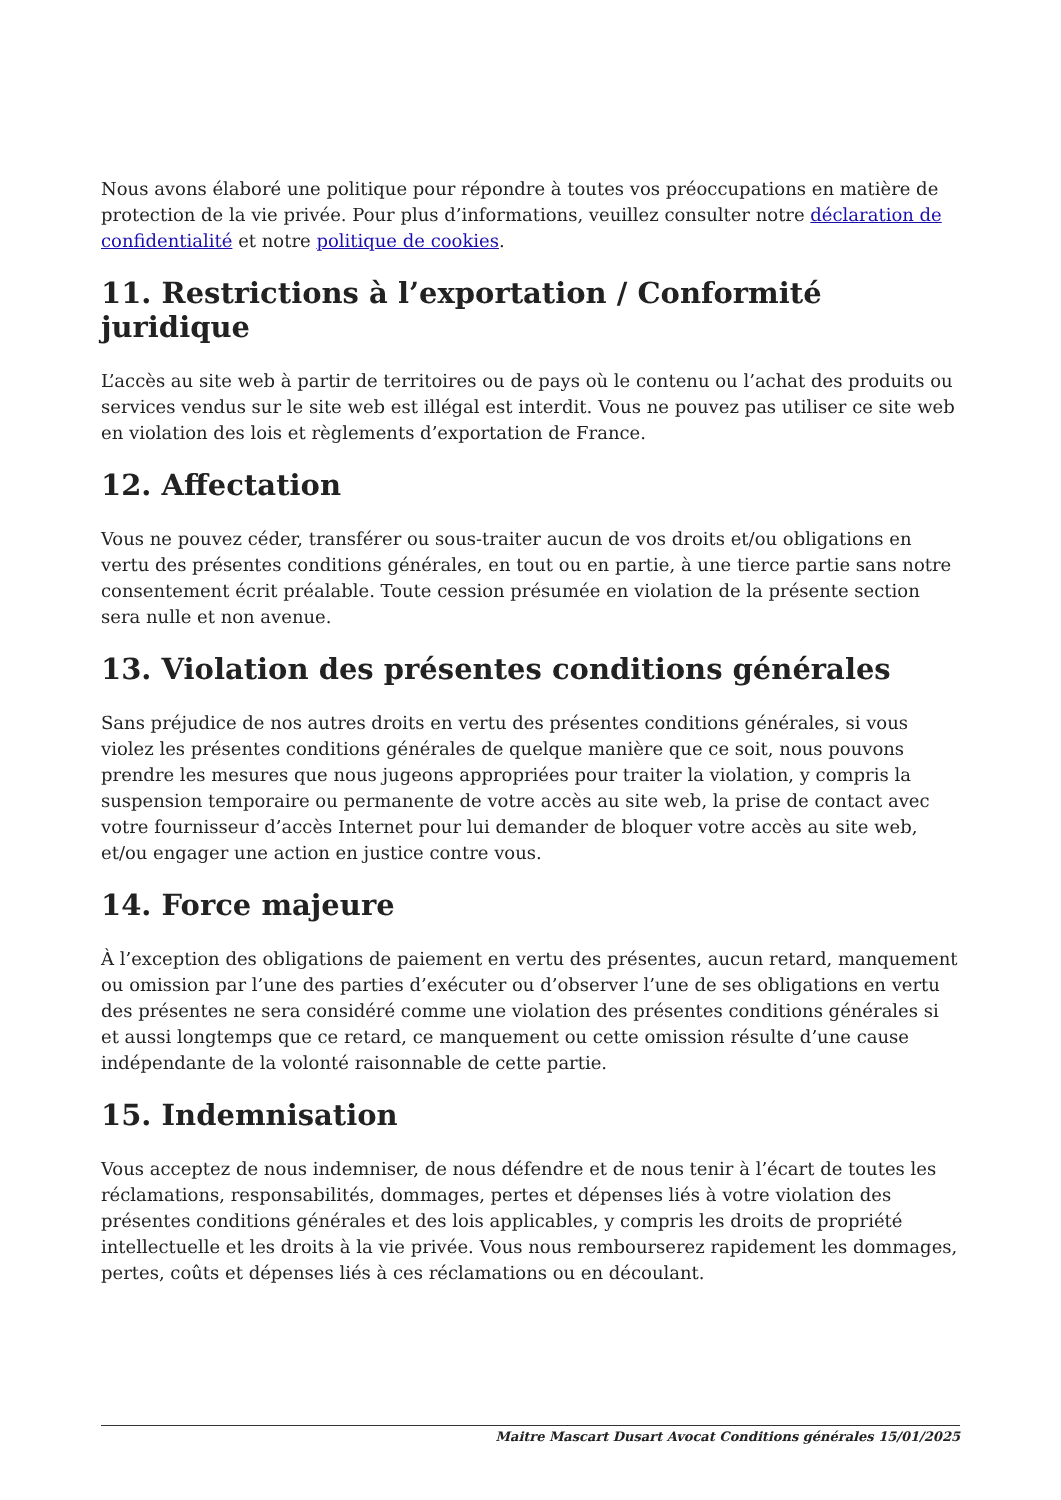Nous avons élaboré une politique pour répondre à toutes vos préoccupations en matière de protection de la vie privée. Pour plus d’informations, veuillez consulter notre déclaration de confidentialité et notre politique de cookies.
11. Restrictions à l’exportation / Conformité juridique
L’accès au site web à partir de territoires ou de pays où le contenu ou l’achat des produits ou services vendus sur le site web est illégal est interdit. Vous ne pouvez pas utiliser ce site web en violation des lois et règlements d’exportation de France.
12. Affectation
Vous ne pouvez céder, transférer ou sous-traiter aucun de vos droits et/ou obligations en vertu des présentes conditions générales, en tout ou en partie, à une tierce partie sans notre consentement écrit préalable. Toute cession présumée en violation de la présente section sera nulle et non avenue.
13. Violation des présentes conditions générales
Sans préjudice de nos autres droits en vertu des présentes conditions générales, si vous violez les présentes conditions générales de quelque manière que ce soit, nous pouvons prendre les mesures que nous jugeons appropriées pour traiter la violation, y compris la suspension temporaire ou permanente de votre accès au site web, la prise de contact avec votre fournisseur d’accès Internet pour lui demander de bloquer votre accès au site web, et/ou engager une action en justice contre vous.
14. Force majeure
À l’exception des obligations de paiement en vertu des présentes, aucun retard, manquement ou omission par l’une des parties d’exécuter ou d’observer l’une de ses obligations en vertu des présentes ne sera considéré comme une violation des présentes conditions générales si et aussi longtemps que ce retard, ce manquement ou cette omission résulte d’une cause indépendante de la volonté raisonnable de cette partie.
15. Indemnisation
Vous acceptez de nous indemniser, de nous défendre et de nous tenir à l’écart de toutes les réclamations, responsabilités, dommages, pertes et dépenses liés à votre violation des présentes conditions générales et des lois applicables, y compris les droits de propriété intellectuelle et les droits à la vie privée. Vous nous rembourserez rapidement les dommages, pertes, coûts et dépenses liés à ces réclamations ou en découlant.
Maitre Mascart Dusart Avocat Conditions générales 15/01/2025